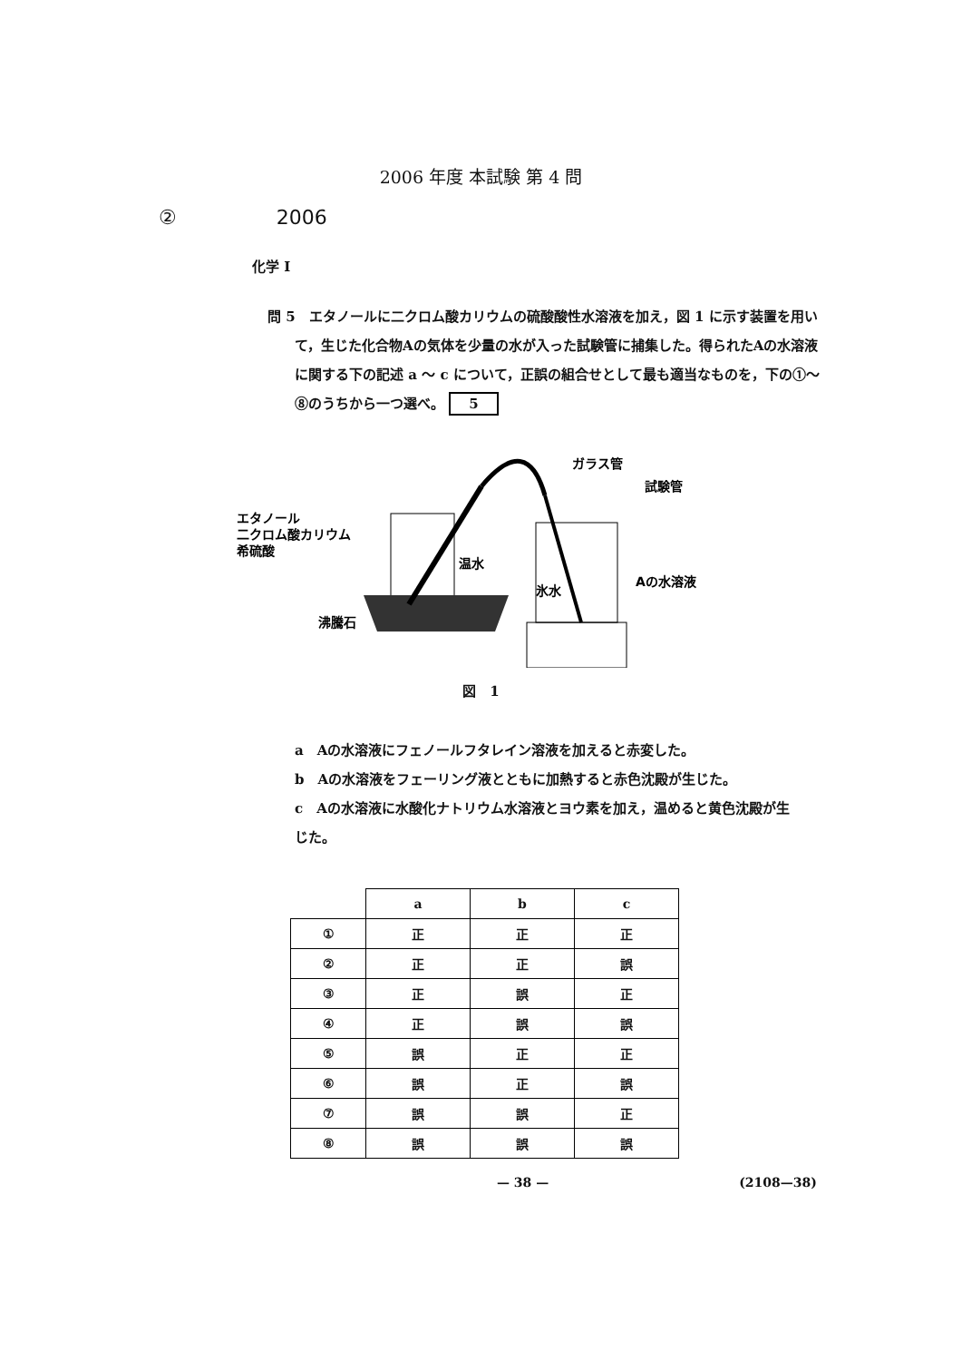2006 年度 本試験 第 4 問
② 2006
化学 I
問 5　エタノールに二クロム酸カリウムの硫酸酸性水溶液を加え，図 1 に示す装置を用いて，生じた化合物Aの気体を少量の水が入った試験管に捕集した。得られたAの水溶液に関する下の記述 a ～ c について，正誤の組合せとして最も適当なものを，下の①～⑧のうちから一つ選べ。 5
エタノール
二クロム酸カリウム
希硫酸
温水
氷水
沸騰石
ガラス管
試験管
Aの水溶液
図　1
a　Aの水溶液にフェノールフタレイン溶液を加えると赤変した。
b　Aの水溶液をフェーリング液とともに加熱すると赤色沈殿が生じた。
c　Aの水溶液に水酸化ナトリウム水溶液とヨウ素を加え，温めると黄色沈殿が生じた。
| | a | b | c |
| --- | --- | --- | --- |
| ① | 正 | 正 | 正 |
| ② | 正 | 正 | 誤 |
| ③ | 正 | 誤 | 正 |
| ④ | 正 | 誤 | 誤 |
| ⑤ | 誤 | 正 | 正 |
| ⑥ | 誤 | 正 | 誤 |
| ⑦ | 誤 | 誤 | 正 |
| ⑧ | 誤 | 誤 | 誤 |
— 38 — (2108—38)